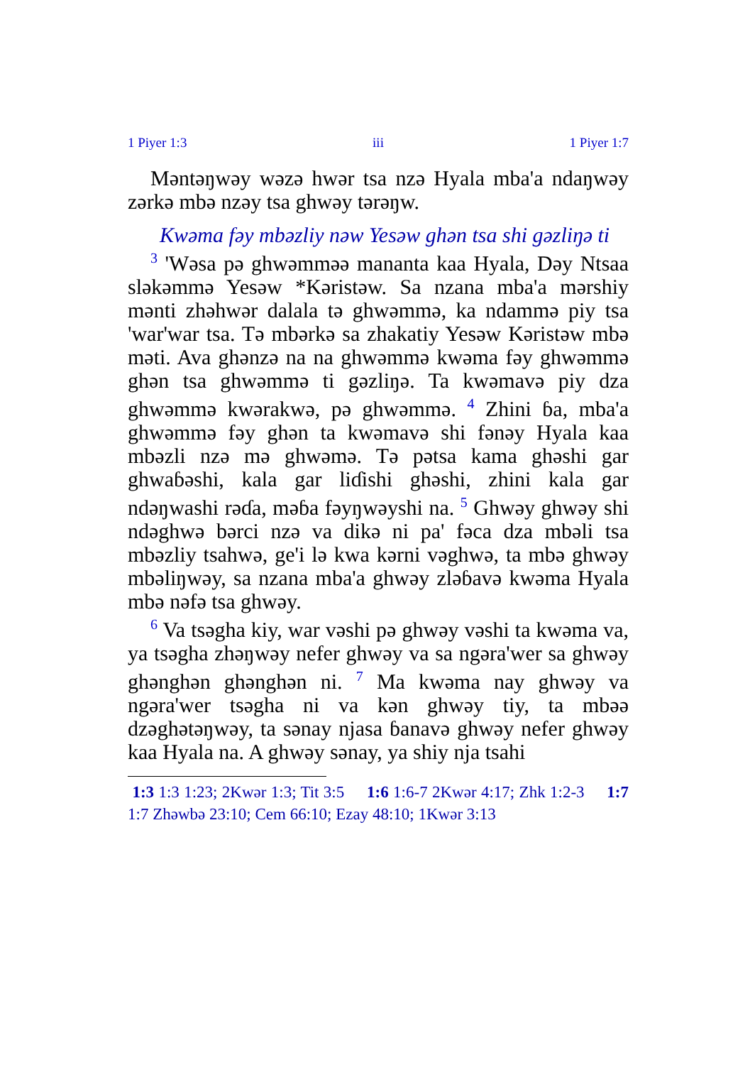1 Piyer 1:3 iii 1 Piyer 1:7
Məntəŋwəy wəzə hwər tsa nzə Hyala mba'a ndaŋwəy zərkə mbə nzəy tsa ghwəy tərəŋw.
Kwəma fəy mbəzliy nəw Yesəw ghən tsa shi gəzliŋə ti
<sup>3</sup> 'Wəsa pə ghwəmməə mananta kaa Hyala, Dəy Ntsaa sləkəmmə Yesəw *Kəristəw. Sa nzana mba'a mərshiy mənti zhəhwər dalala tə ghwəmmə, ka ndammə piy tsa 'war'war tsa. Tə mbərkə sa zhakatiy Yesəw Kəristəw mbə məti. Ava ghənzə na na ghwəmmə kwəma fəy ghwəmmə ghən tsa ghwəmmə ti gəzliŋə. Ta kwəmavə piy dza ghwəmmə kwərakwə, pə ghwəmmə. <sup>4</sup> Zhini ɓa, mba'a ghwəmmə fəy ghən ta kwəmavə shi fənəy Hyala kaa mbəzli nzə mə ghwəmə. Tə pətsa kama ghəshi gar ghwaɓəshi, kala gar liɗishi ghəshi, zhini kala gar ndəŋwashi rəɗa, məɓa fəyŋwəyshi na. <sup>5</sup> Ghwəy ghwəy shi ndəghwə bərci nzə va dikə ni pa' fəca dza mbəli tsa mbəzliy tsahwə, ge'i lə kwa kərni vəghwə, ta mbə ghwəy mbəliŋwəy, sa nzana mba'a ghwəy zləɓavə kwəma Hyala mbə nəfə tsa ghwəy.
<sup>6</sup> Va tsəgha kiy, war vəshi pə ghwəy vəshi ta kwəma va, ya tsəgha zhəŋwəy nefer ghwəy va sa ngəra'wer sa ghwəy ghənghən ghənghən ni. <sup>7</sup> Ma kwəma nay ghwəy va ngəra'wer tsəgha ni va kən ghwəy tiy, ta mbəə dzəghətəŋwəy, ta sənay njasa ɓanavə ghwəy nefer ghwəy kaa Hyala na. A ghwəy sənay, ya shiy nja tsahi
1:3 1:3 1:23; 2Kwər 1:3; Tit 3:5 1:6 1:6-7 2Kwər 4:17; Zhk 1:2-3 1:7 1:7 Zhəwbə 23:10; Cem 66:10; Ezay 48:10; 1Kwər 3:13